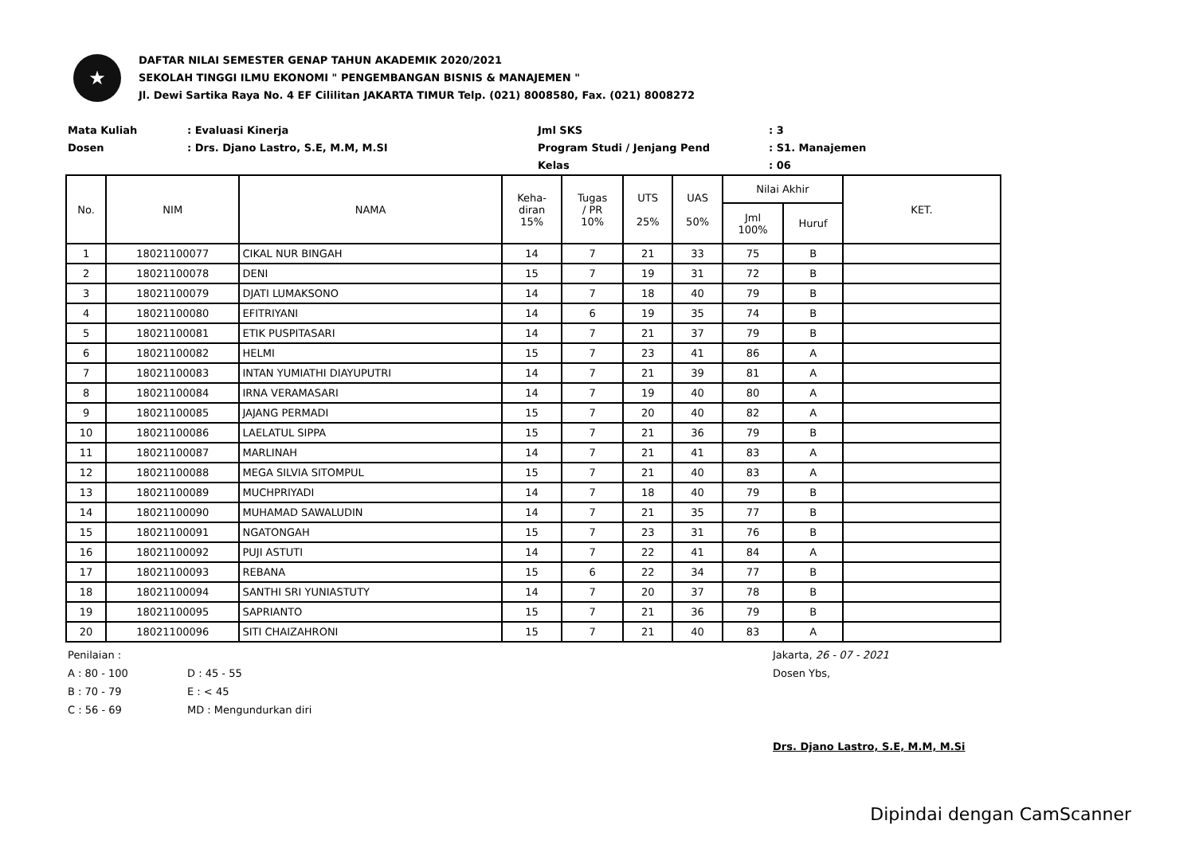★
DAFTAR NILAI SEMESTER GENAP TAHUN AKADEMIK 2020/2021
SEKOLAH TINGGI ILMU EKONOMI " PENGEMBANGAN BISNIS & MANAJEMEN "
Jl. Dewi Sartika Raya No. 4 EF Cililitan JAKARTA TIMUR Telp. (021) 8008580, Fax. (021) 8008272
Mata Kuliah
Dosen
: Evaluasi Kinerja
: Drs. Djano Lastro, S.E, M.M, M.SI
Jml SKS
Program Studi / Jenjang Pend
Kelas
: 3
: S1. Manajemen
: 06
| No. | NIM | NAMA | Keha- diran 15% | Tugas / PR 10% | UTS 25% | UAS 50% | Nilai Akhir | | KET. |
| --- | --- | --- | --- | --- | --- | --- | --- | --- | --- |
| | | | | | | | Jml 100% | Huruf | |
| 1 | 18021100077 | CIKAL NUR BINGAH | 14 | 7 | 21 | 33 | 75 | B | |
| 2 | 18021100078 | DENI | 15 | 7 | 19 | 31 | 72 | B | |
| 3 | 18021100079 | DJATI LUMAKSONO | 14 | 7 | 18 | 40 | 79 | B | |
| 4 | 18021100080 | EFITRIYANI | 14 | 6 | 19 | 35 | 74 | B | |
| 5 | 18021100081 | ETIK PUSPITASARI | 14 | 7 | 21 | 37 | 79 | B | |
| 6 | 18021100082 | HELMI | 15 | 7 | 23 | 41 | 86 | A | |
| 7 | 18021100083 | INTAN YUMIATHI DIAYUPUTRI | 14 | 7 | 21 | 39 | 81 | A | |
| 8 | 18021100084 | IRNA VERAMASARI | 14 | 7 | 19 | 40 | 80 | A | |
| 9 | 18021100085 | JAJANG PERMADI | 15 | 7 | 20 | 40 | 82 | A | |
| 10 | 18021100086 | LAELATUL SIPPA | 15 | 7 | 21 | 36 | 79 | B | |
| 11 | 18021100087 | MARLINAH | 14 | 7 | 21 | 41 | 83 | A | |
| 12 | 18021100088 | MEGA SILVIA SITOMPUL | 15 | 7 | 21 | 40 | 83 | A | |
| 13 | 18021100089 | MUCHPRIYADI | 14 | 7 | 18 | 40 | 79 | B | |
| 14 | 18021100090 | MUHAMAD SAWALUDIN | 14 | 7 | 21 | 35 | 77 | B | |
| 15 | 18021100091 | NGATONGAH | 15 | 7 | 23 | 31 | 76 | B | |
| 16 | 18021100092 | PUJI ASTUTI | 14 | 7 | 22 | 41 | 84 | A | |
| 17 | 18021100093 | REBANA | 15 | 6 | 22 | 34 | 77 | B | |
| 18 | 18021100094 | SANTHI SRI YUNIASTUTY | 14 | 7 | 20 | 37 | 78 | B | |
| 19 | 18021100095 | SAPRIANTO | 15 | 7 | 21 | 36 | 79 | B | |
| 20 | 18021100096 | SITI CHAIZAHRONI | 15 | 7 | 21 | 40 | 83 | A | |
Penilaian :
A : 80 - 100
B : 70 - 79
C : 56 - 69
D : 45 - 55
E : < 45
MD : Mengundurkan diri
Jakarta, 26 - 07 - 2021
Dosen Ybs,
Drs. Djano Lastro, S.E, M.M, M.Si
Dipindai dengan CamScanner